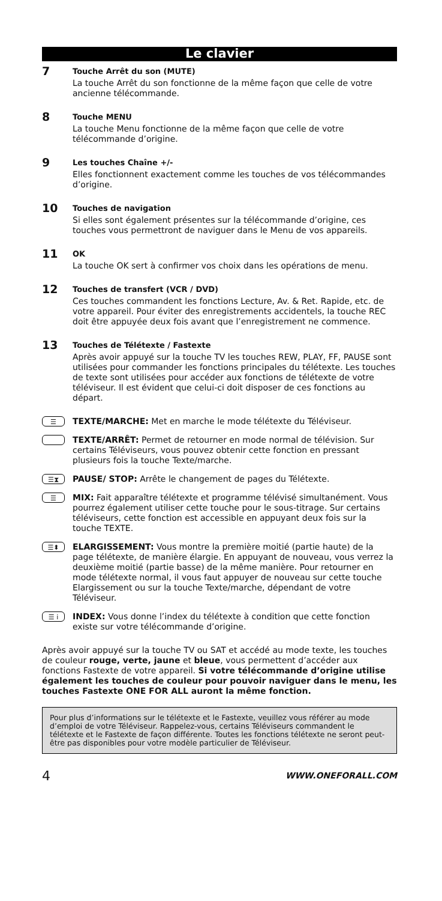Le clavier
7
Touche Arrêt du son (MUTE)
La touche Arrêt du son fonctionne de la même façon que celle de votre ancienne télécommande.
8
Touche MENU
La touche Menu fonctionne de la même façon que celle de votre télécommande d’origine.
9
Les touches Chaîne +/-
Elles fonctionnent exactement comme les touches de vos télécommandes d’origine.
10
Touches de navigation
Si elles sont également présentes sur la télécommande d’origine, ces touches vous permettront de naviguer dans le Menu de vos appareils.
11
OK
La touche OK sert à confirmer vos choix dans les opérations de menu.
12
Touches de transfert (VCR / DVD)
Ces touches commandent les fonctions Lecture, Av. & Ret. Rapide, etc. de votre appareil. Pour éviter des enregistrements accidentels, la touche REC doit être appuyée deux fois avant que l’enregistrement ne commence.
13
Touches de Télétexte / Fastexte
Après avoir appuyé sur la touche TV les touches REW, PLAY, FF, PAUSE sont utilisées pour commander les fonctions principales du télétexte. Les touches de texte sont utilisées pour accéder aux fonctions de télétexte de votre téléviseur. Il est évident que celui-ci doit disposer de ces fonctions au départ.
☰
TEXTE/MARCHE: Met en marche le mode télétexte du Téléviseur.
TEXTE/ARRÊT: Permet de retourner en mode normal de télévision. Sur certains Téléviseurs, vous pouvez obtenir cette fonction en pressant plusieurs fois la touche Texte/marche.
☰⧗
PAUSE/ STOP: Arrête le changement de pages du Télétexte.
☰
MIX: Fait apparaître télétexte et programme télévisé simultanément. Vous pourrez également utiliser cette touche pour le sous-titrage. Sur certains téléviseurs, cette fonction est accessible en appuyant deux fois sur la touche TEXTE.
☰⬍
ELARGISSEMENT: Vous montre la première moitié (partie haute) de la page télétexte, de manière élargie. En appuyant de nouveau, vous verrez la deuxième moitié (partie basse) de la même manière. Pour retourner en mode télétexte normal, il vous faut appuyer de nouveau sur cette touche Elargissement ou sur la touche Texte/marche, dépendant de votre Téléviseur.
☰ i
INDEX: Vous donne l’index du télétexte à condition que cette fonction existe sur votre télécommande d’origine.
Après avoir appuyé sur la touche TV ou SAT et accédé au mode texte, les touches de couleur rouge, verte, jaune et bleue, vous permettent d’accéder aux fonctions Fastexte de votre appareil. Si votre télécommande d’origine utilise également les touches de couleur pour pouvoir naviguer dans le menu, les touches Fastexte ONE FOR ALL auront la même fonction.
Pour plus d’informations sur le télétexte et le Fastexte, veuillez vous référer au mode d’emploi de votre Téléviseur. Rappelez-vous, certains Téléviseurs commandent le télétexte et le Fastexte de façon différente. Toutes les fonctions télétexte ne seront peut-être pas disponibles pour votre modèle particulier de Téléviseur.
4 WWW.ONEFORALL.COM